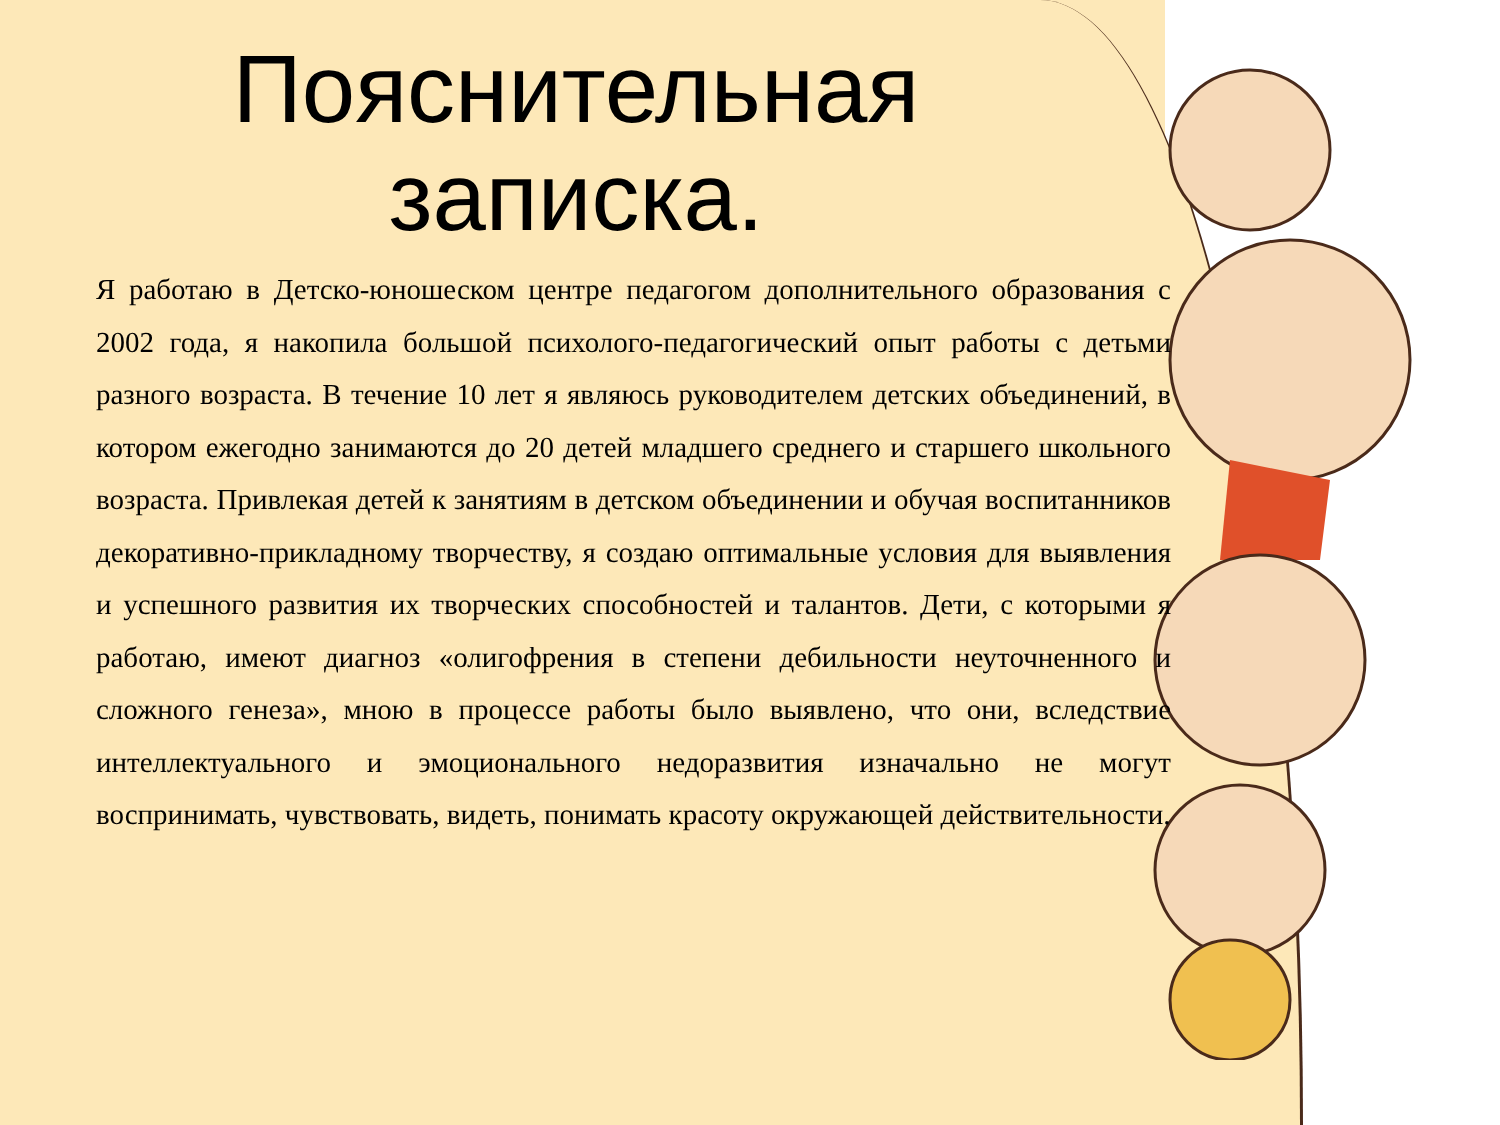Пояснительная записка.
Я работаю в Детско-юношеском центре педагогом дополнительного образования с 2002 года, я накопила большой психолого-педагогический опыт работы с детьми разного возраста. В течение 10 лет я являюсь руководителем детских объединений, в котором ежегодно занимаются до 20 детей младшего среднего и старшего школьного возраста. Привлекая детей к занятиям в детском объединении и обучая воспитанников декоративно-прикладному творчеству, я создаю оптимальные условия для выявления и успешного развития их творческих способностей и талантов. Дети, с которыми я работаю, имеют диагноз «олигофрения в степени дебильности неуточненного и сложного генеза», мною в процессе работы было выявлено, что они, вследствие интеллектуального и эмоционального недоразвития изначально не могут воспринимать, чувствовать, видеть, понимать красоту окружающей действительности.